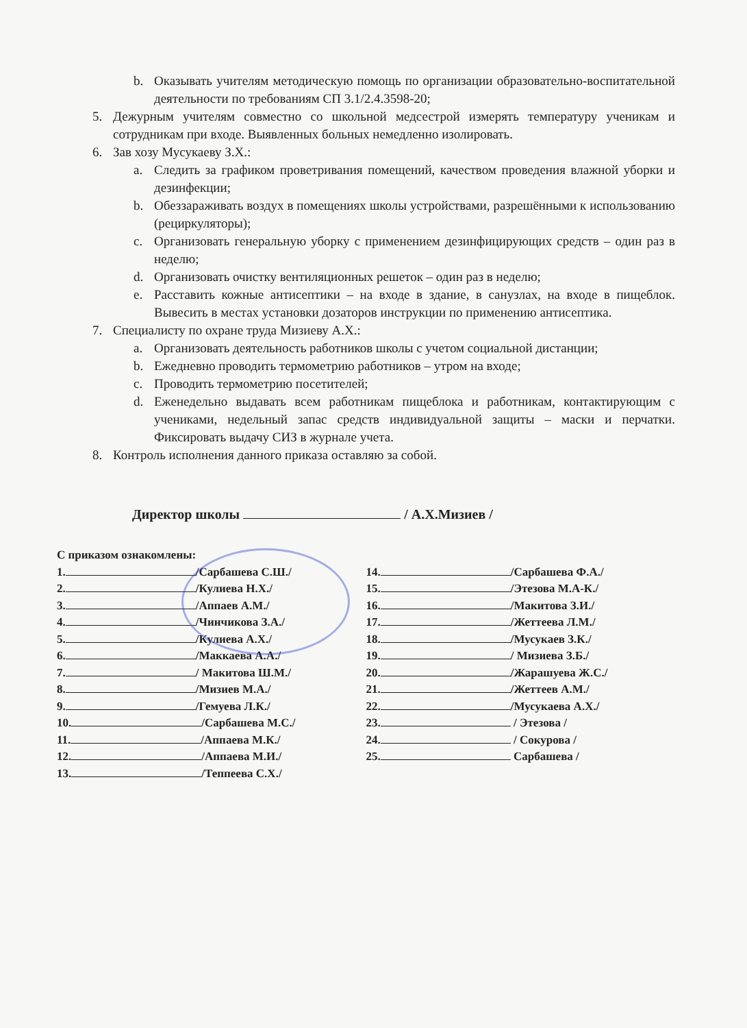b. Оказывать учителям методическую помощь по организации образовательно-воспитательной деятельности по требованиям СП 3.1/2.4.3598-20;
5. Дежурным учителям совместно со школьной медсестрой измерять температуру ученикам и сотрудникам при входе. Выявленных больных немедленно изолировать.
6. Зав хозу Мусукаеву З.Х.:
a. Следить за графиком проветривания помещений, качеством проведения влажной уборки и дезинфекции;
b. Обеззараживать воздух в помещениях школы устройствами, разрешёнными к использованию (рециркуляторы);
c. Организовать генеральную уборку с применением дезинфицирующих средств – один раз в неделю;
d. Организовать очистку вентиляционных решеток – один раз в неделю;
e. Расставить кожные антисептики – на входе в здание, в санузлах, на входе в пищеблок. Вывесить в местах установки дозаторов инструкции по применению антисептика.
7. Специалисту по охране труда Мизиеву А.Х.:
a. Организовать деятельность работников школы с учетом социальной дистанции;
b. Ежедневно проводить термометрию работников – утром на входе;
c. Проводить термометрию посетителей;
d. Еженедельно выдавать всем работникам пищеблока и работникам, контактирующим с учениками, недельный запас средств индивидуальной защиты – маски и перчатки. Фиксировать выдачу СИЗ в журнале учета.
8. Контроль исполнения данного приказа оставляю за собой.
Директор школы / А.Х.Мизиев /
С приказом ознакомлены:
1. /Сарбашева С.Ш./
2. /Кулиева Н.Х./
3. /Аппаев А.М./
4. /Чинчикова З.А./
5. /Кулиева А.Х./
6. /Маккаева А.А./
7. / Макитова Ш.М./
8. /Мизиев М.А./
9. /Гемуева Л.К./
10. /Сарбашева М.С./
11. /Аппаева М.К./
12. /Аппаева М.И./
13. /Теппеева С.Х./
14. /Сарбашева Ф.А./
15. /Этезова М.А-К./
16. /Макитова З.И./
17. /Жеттеева Л.М./
18. /Мусукаев З.К./
19. / Мизиева З.Б./
20. /Жарашуева Ж.С./
21. /Жеттеев А.М./
22. /Мусукаева А.Х./
23. / Этезова /
24. / Сокурова /
25. Сарбашева /